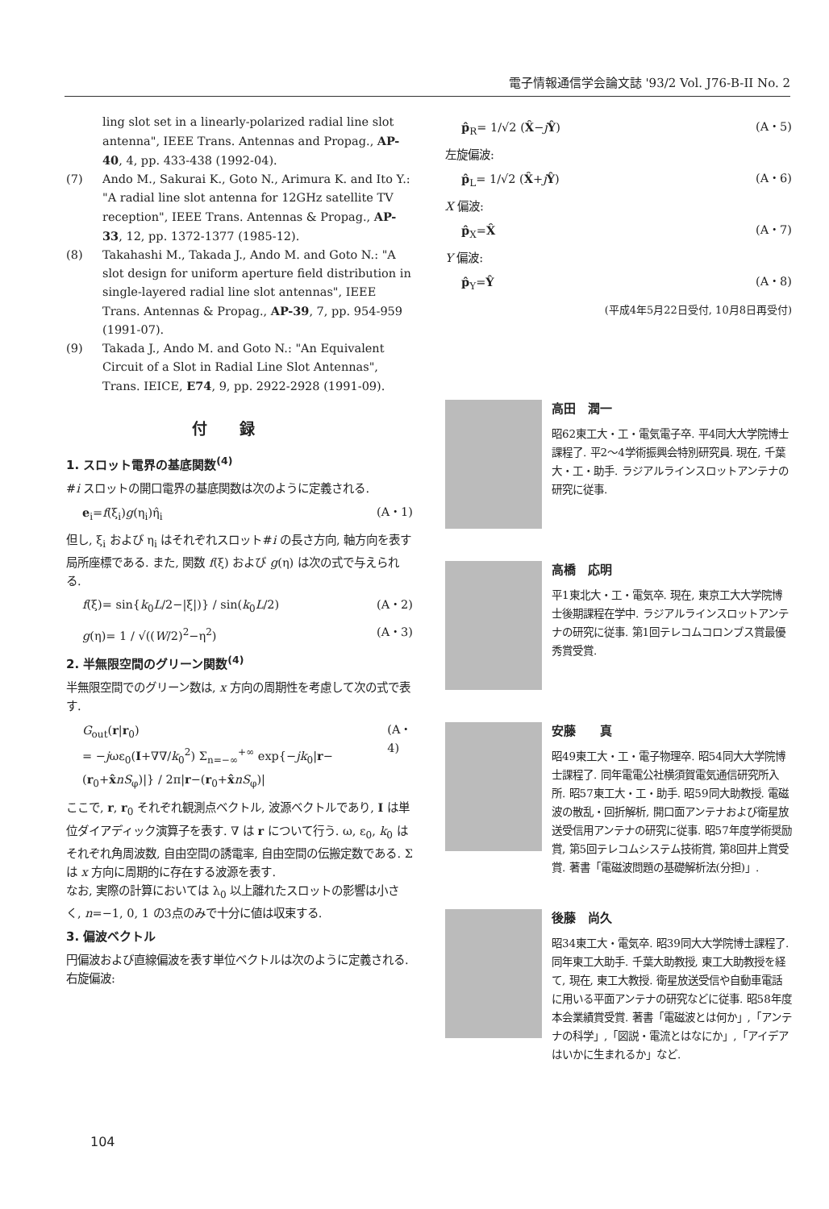電子情報通信学会論文誌 '93/2 Vol. J76-B-II No. 2
ling slot set in a linearly-polarized radial line slot antenna", IEEE Trans. Antennas and Propag., AP-40, 4, pp. 433-438 (1992-04).
(7) Ando M., Sakurai K., Goto N., Arimura K. and Ito Y.: "A radial line slot antenna for 12GHz satellite TV reception", IEEE Trans. Antennas & Propag., AP-33, 12, pp. 1372-1377 (1985-12).
(8) Takahashi M., Takada J., Ando M. and Goto N.: "A slot design for uniform aperture field distribution in single-layered radial line slot antennas", IEEE Trans. Antennas & Propag., AP-39, 7, pp. 954-959 (1991-07).
(9) Takada J., Ando M. and Goto N.: "An Equivalent Circuit of a Slot in Radial Line Slot Antennas", Trans. IEICE, E74, 9, pp. 2922-2928 (1991-09).
付録
1. スロット電界の基底関数<sup>(4)</sup>
#i スロットの開口電界の基底関数は次のように定義される.
e<sub>i</sub>=f(ξ<sub>i</sub>)g(η<sub>i</sub>)η̂<sub>i</sub> (A・1)
但し, ξ<sub>i</sub> および η<sub>i</sub> はそれぞれスロット#i の長さ方向, 軸方向を表す局所座標である. また, 関数 f(ξ) および g(η) は次の式で与えられる.
f(ξ)= sin{k<sub>0</sub>L/2−|ξ|)} / sin(k<sub>0</sub>L/2) (A・2)
g(η)= 1 / √((W/2)<sup>2</sup>−η<sup>2</sup>) (A・3)
2. 半無限空間のグリーン関数<sup>(4)</sup>
半無限空間でのグリーン数は, x 方向の周期性を考慮して次の式で表す.
G<sub>out</sub>(r|r<sub>0</sub>)
= −jωε<sub>0</sub>(I+∇∇/k<sub>0</sub><sup>2</sup>) Σ<sub>n=−∞</sub><sup>+∞</sup> exp{−jk<sub>0</sub>|r−(r<sub>0</sub>+x̂nS<sub>φ</sub>)|} / 2π|r−(r<sub>0</sub>+x̂nS<sub>φ</sub>)| (A・4)
ここで, r, r<sub>0</sub> それぞれ観測点ベクトル, 波源ベクトルであり, I は単位ダイアディック演算子を表す. ∇ は r について行う. ω, ε<sub>0</sub>, k<sub>0</sub> はそれぞれ角周波数, 自由空間の誘電率, 自由空間の伝搬定数である. Σ は x 方向に周期的に存在する波源を表す.
なお, 実際の計算においては λ<sub>0</sub> 以上離れたスロットの影響は小さく, n=−1, 0, 1 の3点のみで十分に値は収束する.
3. 偏波ベクトル
円偏波および直線偏波を表す単位ベクトルは次のように定義される.
右旋偏波:
p̂<sub>R</sub>= 1/√2 (X̂−jŶ) (A・5)
左旋偏波:
p̂<sub>L</sub>= 1/√2 (X̂+jŶ) (A・6)
X 偏波:
p̂<sub>X</sub>=X̂ (A・7)
Y 偏波:
p̂<sub>Y</sub>=Ŷ (A・8)
(平成4年5月22日受付, 10月8日再受付)
高田　潤一
昭62東工大・工・電気電子卒. 平4同大大学院博士課程了. 平2〜4学術振興会特別研究員. 現在, 千葉大・工・助手. ラジアルラインスロットアンテナの研究に従事.
高橋　応明
平1東北大・工・電気卒. 現在, 東京工大大学院博士後期課程在学中. ラジアルラインスロットアンテナの研究に従事. 第1回テレコムコロンブス賞最優秀賞受賞.
安藤　　真
昭49東工大・工・電子物理卒. 昭54同大大学院博士課程了. 同年電電公社横須賀電気通信研究所入所. 昭57東工大・工・助手. 昭59同大助教授. 電磁波の散乱・回折解析, 開口面アンテナおよび衛星放送受信用アンテナの研究に従事. 昭57年度学術奨励賞, 第5回テレコムシステム技術賞, 第8回井上賞受賞. 著書「電磁波問題の基礎解析法(分担)」.
後藤　尚久
昭34東工大・電気卒. 昭39同大大学院博士課程了. 同年東工大助手. 千葉大助教授, 東工大助教授を経て, 現在, 東工大教授. 衛星放送受信や自動車電話に用いる平面アンテナの研究などに従事. 昭58年度本会業績賞受賞. 著書「電磁波とは何か」,「アンテナの科学」,「図説・電流とはなにか」,「アイデアはいかに生まれるか」など.
104